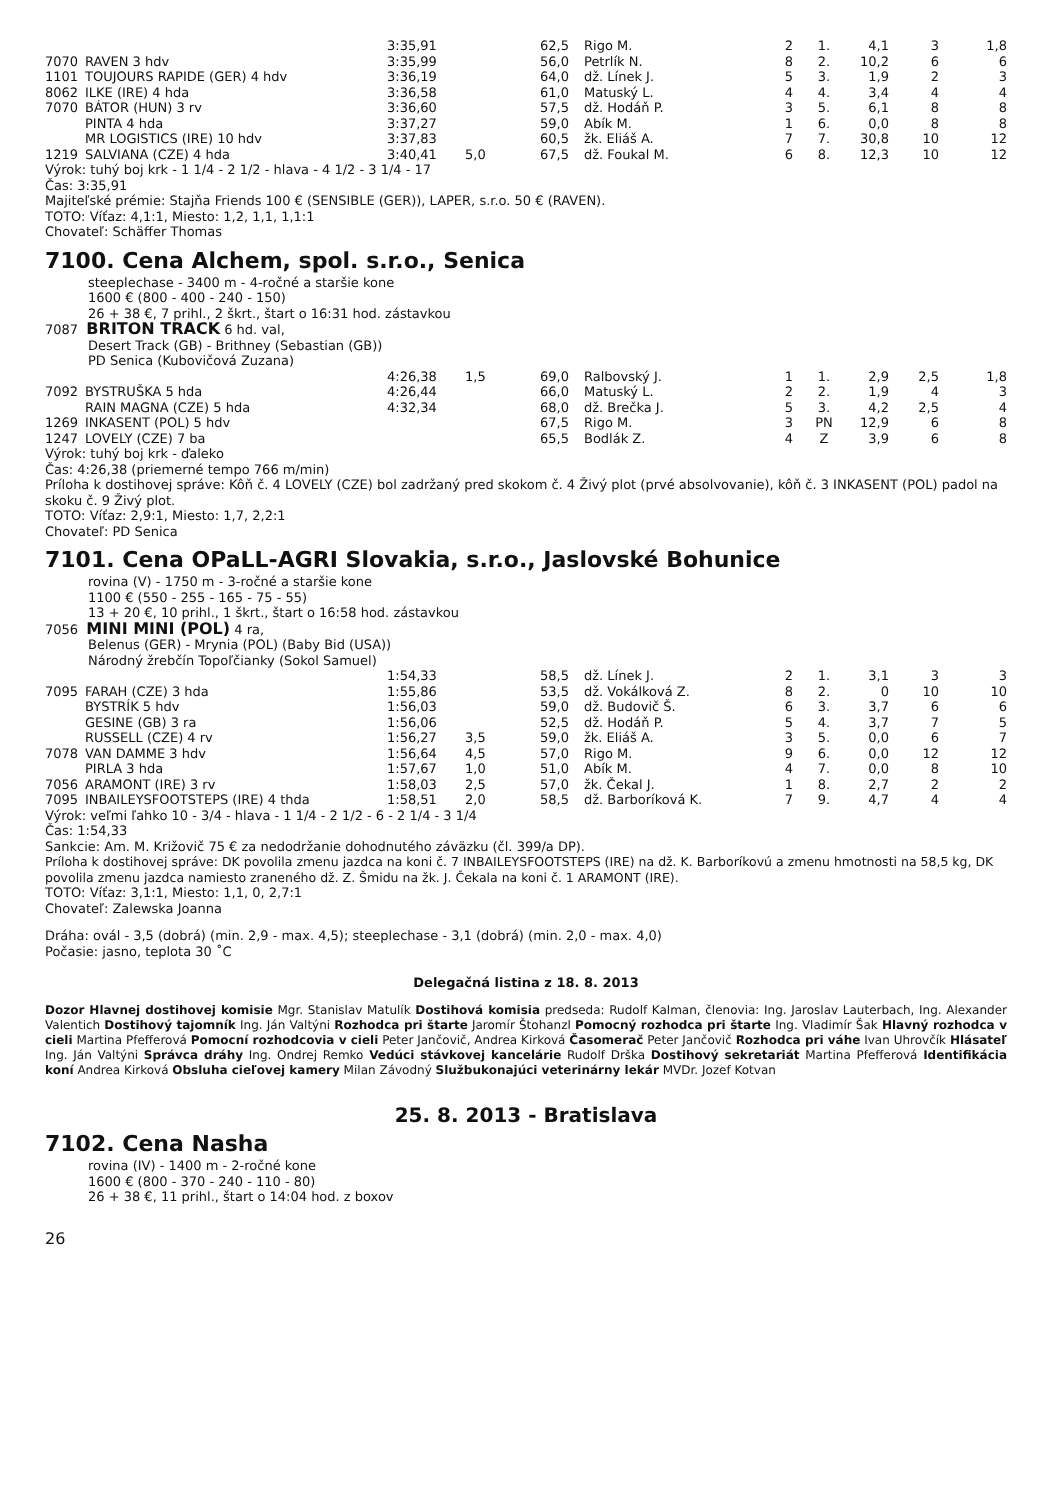| | | 3:35,91 | | 62,5 | Rigo M. | 2 | 1. | 4,1 | 3 | 1,8 |
| 7070 | RAVEN 3 hdv | 3:35,99 | | 56,0 | Petrlík N. | 8 | 2. | 10,2 | 6 | 6 |
| 1101 | TOUJOURS RAPIDE (GER) 4 hdv | 3:36,19 | | 64,0 | dž. Línek J. | 5 | 3. | 1,9 | 2 | 3 |
| 8062 | ILKE (IRE) 4 hda | 3:36,58 | | 61,0 | Matuský L. | 4 | 4. | 3,4 | 4 | 4 |
| 7070 | BÁTOR (HUN) 3 rv | 3:36,60 | | 57,5 | dž. Hodáň P. | 3 | 5. | 6,1 | 8 | 8 |
| | PINTA 4 hda | 3:37,27 | | 59,0 | Abík M. | 1 | 6. | 0,0 | 8 | 8 |
| | MR LOGISTICS (IRE) 10 hdv | 3:37,83 | | 60,5 | žk. Eliáš A. | 7 | 7. | 30,8 | 10 | 12 |
| 1219 | SALVIANA (CZE) 4 hda | 3:40,41 | 5,0 | 67,5 | dž. Foukal M. | 6 | 8. | 12,3 | 10 | 12 |
Výrok: tuhý boj krk - 1 1/4 - 2 1/2 - hlava - 4 1/2 - 3 1/4 - 17
Čas: 3:35,91
Majiteľské prémie: Stajňa Friends 100 € (SENSIBLE (GER)), LAPER, s.r.o. 50 € (RAVEN).
TOTO: Víťaz: 4,1:1, Miesto: 1,2, 1,1, 1,1:1
Chovateľ: Schäffer Thomas
7100. Cena Alchem, spol. s.r.o., Senica
steeplechase - 3400 m - 4-ročné a staršie kone
1600 € (800 - 400 - 240 - 150)
26 + 38 €, 7 prihl., 2 škrt., štart o 16:31 hod. zástavkou
7087 BRITON TRACK 6 hd. val,
Desert Track (GB) - Brithney (Sebastian (GB))
PD Senica (Kubovičová Zuzana)
| | | 4:26,38 | 1,5 | 69,0 | Ralbovský J. | 1 | 1. | 2,9 | 2,5 | 1,8 |
| 7092 | BYSTRUŠKA 5 hda | 4:26,44 | | 66,0 | Matuský L. | 2 | 2. | 1,9 | 4 | 3 |
| | RAIN MAGNA (CZE) 5 hda | 4:32,34 | | 68,0 | dž. Brečka J. | 5 | 3. | 4,2 | 2,5 | 4 |
| 1269 | INKASENT (POL) 5 hdv | | | 67,5 | Rigo M. | 3 | PN | 12,9 | 6 | 8 |
| 1247 | LOVELY (CZE) 7 ba | | | 65,5 | Bodlák Z. | 4 | Z | 3,9 | 6 | 8 |
Výrok: tuhý boj krk - ďaleko
Čas: 4:26,38 (priemerné tempo 766 m/min)
Príloha k dostihovej správe: Kôň č. 4 LOVELY (CZE) bol zadržaný pred skokom č. 4 Živý plot (prvé absolvovanie), kôň č. 3 INKASENT (POL) padol na skoku č. 9 Živý plot.
TOTO: Víťaz: 2,9:1, Miesto: 1,7, 2,2:1
Chovateľ: PD Senica
7101. Cena OPaLL-AGRI Slovakia, s.r.o., Jaslovské Bohunice
rovina (V) - 1750 m - 3-ročné a staršie kone
1100 € (550 - 255 - 165 - 75 - 55)
13 + 20 €, 10 prihl., 1 škrt., štart o 16:58 hod. zástavkou
7056 MINI MINI (POL) 4 ra,
Belenus (GER) - Mrynia (POL) (Baby Bid (USA))
Národný žrebčín Topoľčianky (Sokol Samuel)
| | | 1:54,33 | | 58,5 | dž. Línek J. | 2 | 1. | 3,1 | 3 | 3 |
| 7095 | FARAH (CZE) 3 hda | 1:55,86 | | 53,5 | dž. Vokálková Z. | 8 | 2. | 0 | 10 | 10 |
| | BYSTRÍK 5 hdv | 1:56,03 | | 59,0 | dž. Budovič Š. | 6 | 3. | 3,7 | 6 | 6 |
| | GESINE (GB) 3 ra | 1:56,06 | | 52,5 | dž. Hodáň P. | 5 | 4. | 3,7 | 7 | 5 |
| | RUSSELL (CZE) 4 rv | 1:56,27 | 3,5 | 59,0 | žk. Eliáš A. | 3 | 5. | 0,0 | 6 | 7 |
| 7078 | VAN DAMME 3 hdv | 1:56,64 | 4,5 | 57,0 | Rigo M. | 9 | 6. | 0,0 | 12 | 12 |
| | PIRLA 3 hda | 1:57,67 | 1,0 | 51,0 | Abík M. | 4 | 7. | 0,0 | 8 | 10 |
| 7056 | ARAMONT (IRE) 3 rv | 1:58,03 | 2,5 | 57,0 | žk. Čekal J. | 1 | 8. | 2,7 | 2 | 2 |
| 7095 | INBAILEYSFOOTSTEPS (IRE) 4 thda | 1:58,51 | 2,0 | 58,5 | dž. Barboríková K. | 7 | 9. | 4,7 | 4 | 4 |
Výrok: veľmi ľahko 10 - 3/4 - hlava - 1 1/4 - 2 1/2 - 6 - 2 1/4 - 3 1/4
Čas: 1:54,33
Sankcie: Am. M. Križovič 75 € za nedodržanie dohodnutého záväzku (čl. 399/a DP).
Príloha k dostihovej správe: DK povolila zmenu jazdca na koni č. 7 INBAILEYSFOOTSTEPS (IRE) na dž. K. Barboríkovú a zmenu hmotnosti na 58,5 kg, DK povolila zmenu jazdca namiesto zraneného dž. Z. Šmidu na žk. J. Čekala na koni č. 1 ARAMONT (IRE).
TOTO: Víťaz: 3,1:1, Miesto: 1,1, 0, 2,7:1
Chovateľ: Zalewska Joanna
Dráha: ovál - 3,5 (dobrá) (min. 2,9 - max. 4,5); steeplechase - 3,1 (dobrá) (min. 2,0 - max. 4,0)
Počasie: jasno, teplota 30 ˚C
Delegačná listina z 18. 8. 2013
Dozor Hlavnej dostihovej komisie Mgr. Stanislav Matulík Dostihová komisia predseda: Rudolf Kalman, členovia: Ing. Jaroslav Lauterbach, Ing. Alexander Valentich Dostihový tajomník Ing. Ján Valtýni Rozhodca pri štarte Jaromír Štohanzl Pomocný rozhodca pri štarte Ing. Vladimír Šak Hlavný rozhodca v cieli Martina Pfefferová Pomocní rozhodcovia v cieli Peter Jančovič, Andrea Kirková Časomerač Peter Jančovič Rozhodca pri váhe Ivan Uhrovčík Hlásateľ Ing. Ján Valtýni Správca dráhy Ing. Ondrej Remko Vedúci stávkovej kancelárie Rudolf Drška Dostihový sekretariát Martina Pfefferová Identifikácia koní Andrea Kirková Obsluha cieľovej kamery Milan Závodný Službukonajúci veterinárny lekár MVDr. Jozef Kotvan
25. 8. 2013 - Bratislava
7102. Cena Nasha
rovina (IV) - 1400 m - 2-ročné kone
1600 € (800 - 370 - 240 - 110 - 80)
26 + 38 €, 11 prihl., štart o 14:04 hod. z boxov
26